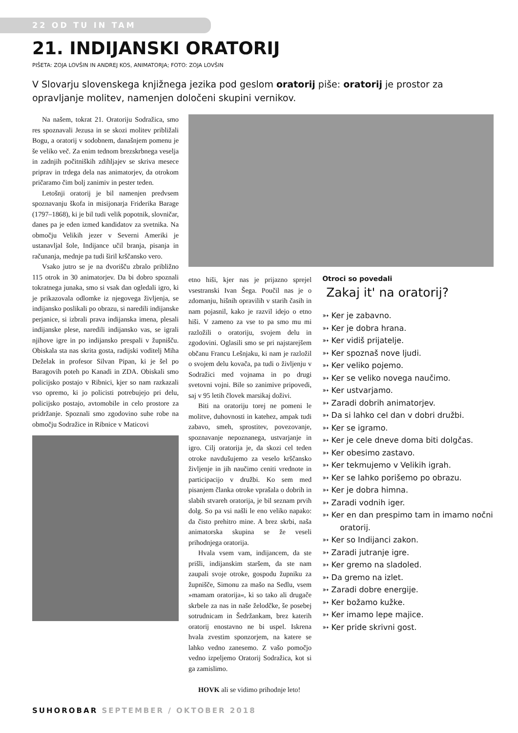22 OD TU IN TAM
21. INDIJANSKI ORATORIJ
PIŠETA: ZOJA LOVŠIN IN ANDREJ KOS, ANIMATORJA; FOTO: ZOJA LOVŠIN
V Slovarju slovenskega knjižnega jezika pod geslom oratorij piše: oratorij je prostor za opravljanje molitev, namenjen določeni skupini vernikov.
Na našem, tokrat 21. Oratoriju Sodražica, smo res spoznavali Jezusa in se skozi molitev približali Bogu, a oratorij v sodobnem, današnjem pomenu je še veliko več. Za enim tednom brezskrbnega veselja in zadnjih počitniških zdihljajev se skriva mesece priprav in trdega dela nas animatorjev, da otrokom pričaramo čim bolj zanimiv in pester teden.
Letošnji oratorij je bil namenjen predvsem spoznavanju škofa in misijonarja Friderika Barage (1797–1868), ki je bil tudi velik popotnik, slovničar, danes pa je eden izmed kandidatov za svetnika. Na območju Velikih jezer v Severni Ameriki je ustanavljal šole, Indijance učil branja, pisanja in računanja, mednje pa tudi širil krščansko vero.
Vsako jutro se je na dvorišču zbralo približno 115 otrok in 30 animatorjev. Da bi dobro spoznali tokratnega junaka, smo si vsak dan ogledali igro, ki je prikazovala odlomke iz njegovega življenja, se indijansko poslikali po obrazu, si naredili indijanske perjanice, si izbrali prava indijanska imena, plesali indijanske plese, naredili indijansko vas, se igrali njihove igre in po indijansko prespali v župnišču. Obiskala sta nas skrita gosta, radijski voditelj Miha Deželak in profesor Silvan Pipan, ki je šel po Baragovih poteh po Kanadi in ZDA. Obiskali smo policijsko postajo v Ribnici, kjer so nam razkazali vso opremo, ki jo policisti potrebujejo pri delu, policijsko postajo, avtomobile in celo prostore za pridržanje. Spoznali smo zgodovino suhe robe na območju Sodražice in Ribnice v Maticovi
etno hiši, kjer nas je prijazno sprejel vsestranski Ivan Šega. Poučil nas je o zdomanju, hišnih opravilih v starih časih in nam pojasnil, kako je razvil idejo o etno hiši. V zameno za vse to pa smo mu mi razložili o oratoriju, svojem delu in zgodovini. Oglasili smo se pri najstarejšem občanu Francu Lešnjaku, ki nam je razložil o svojem delu kovača, pa tudi o življenju v Sodražici med vojnama in po drugi svetovni vojni. Bile so zanimive pripovedi, saj v 95 letih človek marsikaj doživi.
Biti na oratoriju torej ne pomeni le molitve, duhovnosti in katehez, ampak tudi zabavo, smeh, sprostitev, povezovanje, spoznavanje nepoznanega, ustvarjanje in igro. Cilj oratorija je, da skozi cel teden otroke navdušujemo za veselo krščansko življenje in jih naučimo ceniti vrednote in participacijo v družbi. Ko sem med pisanjem članka otroke vprašala o dobrih in slabih stvareh oratorija, je bil seznam prvih dolg. So pa vsi našli le eno veliko napako: da čisto prehitro mine. A brez skrbi, naša animatorska skupina se že veseli prihodnjega oratorija.
Hvala vsem vam, indijancem, da ste prišli, indijanskim staršem, da ste nam zaupali svoje otroke, gospodu župniku za župnišče, Simonu za mašo na Sedlu, vsem »mamam oratorija«, ki so tako ali drugače skrbele za nas in naše želodčke, še posebej sotrudnicam in Šedržankam, brez katerih oratorij enostavno ne bi uspel. Iskrena hvala zvestim sponzorjem, na katere se lahko vedno zanesemo. Z vašo pomočjo vedno izpeljemo Oratorij Sodražica, kot si ga zamislimo.
HOVK ali se vidimo prihodnje leto!
Otroci so povedali
Zakaj it' na oratorij?
➳ Ker je zabavno.
➳ Ker je dobra hrana.
➳ Ker vidiš prijatelje.
➳ Ker spoznaš nove ljudi.
➳ Ker veliko pojemo.
➳ Ker se veliko novega naučimo.
➳ Ker ustvarjamo.
➳ Zaradi dobrih animatorjev.
➳ Da si lahko cel dan v dobri družbi.
➳ Ker se igramo.
➳ Ker je cele dneve doma biti dolgčas.
➳ Ker obesimo zastavo.
➳ Ker tekmujemo v Velikih igrah.
➳ Ker se lahko porišemo po obrazu.
➳ Ker je dobra himna.
➳ Zaradi vodnih iger.
➳ Ker en dan prespimo tam in imamo nočni oratorij.
➳ Ker so Indijanci zakon.
➳ Zaradi jutranje igre.
➳ Ker gremo na sladoled.
➳ Da gremo na izlet.
➳ Zaradi dobre energije.
➳ Ker božamo kužke.
➳ Ker imamo lepe majice.
➳ Ker pride skrivni gost.
SUHOROBAR SEPTEMBER / OKTOBER 2018